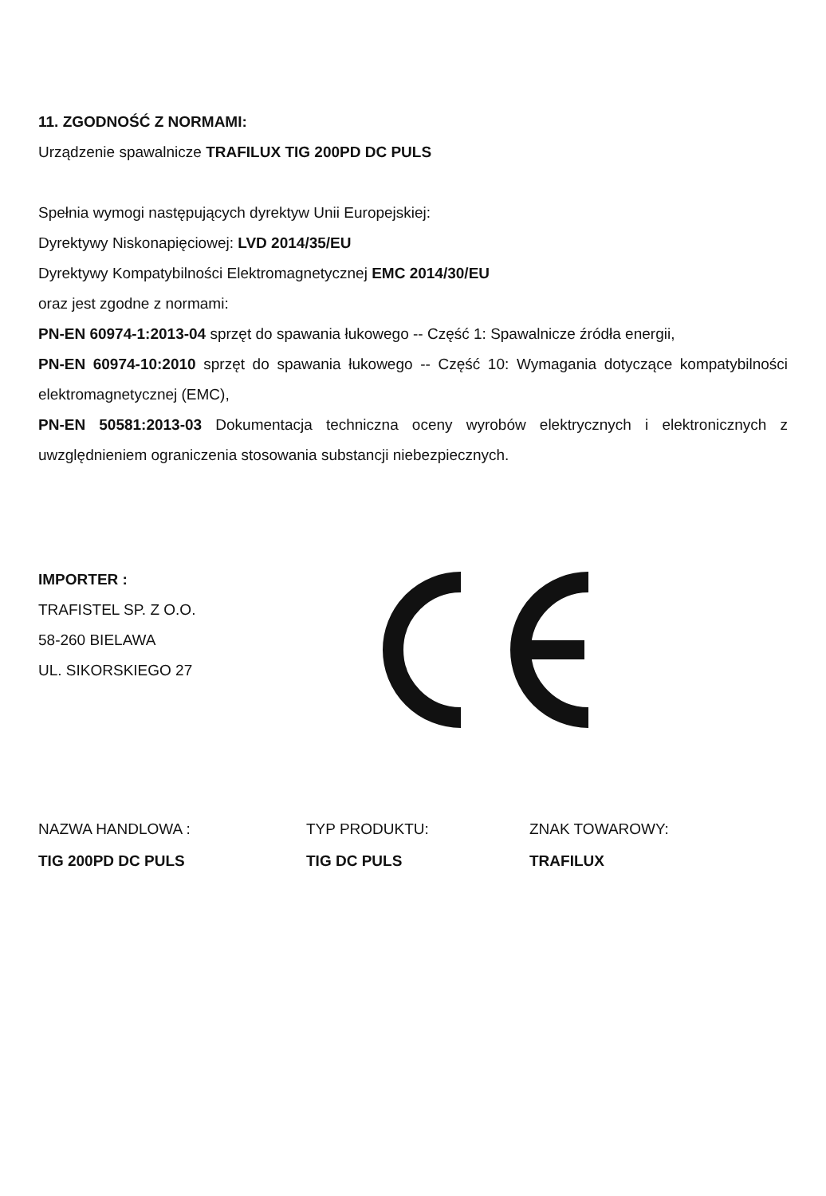11. ZGODNOŚĆ Z NORMAMI:
Urządzenie spawalnicze TRAFILUX TIG 200PD DC PULS
Spełnia wymogi następujących dyrektyw Unii Europejskiej:
Dyrektywy Niskonapięciowej: LVD 2014/35/EU
Dyrektywy Kompatybilności Elektromagnetycznej EMC 2014/30/EU
oraz jest zgodne z normami:
PN-EN 60974-1:2013-04 sprzęt do spawania łukowego -- Część 1: Spawalnicze źródła energii,
PN-EN 60974-10:2010 sprzęt do spawania łukowego -- Część 10: Wymagania dotyczące kompatybilności elektromagnetycznej (EMC),
PN-EN 50581:2013-03 Dokumentacja techniczna oceny wyrobów elektrycznych i elektronicznych z uwzględnieniem ograniczenia stosowania substancji niebezpiecznych.
IMPORTER :
TRAFISTEL SP. Z O.O.
58-260 BIELAWA
UL. SIKORSKIEGO 27
NAZWA HANDLOWA :
TIG 200PD DC PULS
TYP PRODUKTU:
TIG DC PULS
ZNAK TOWAROWY:
TRAFILUX